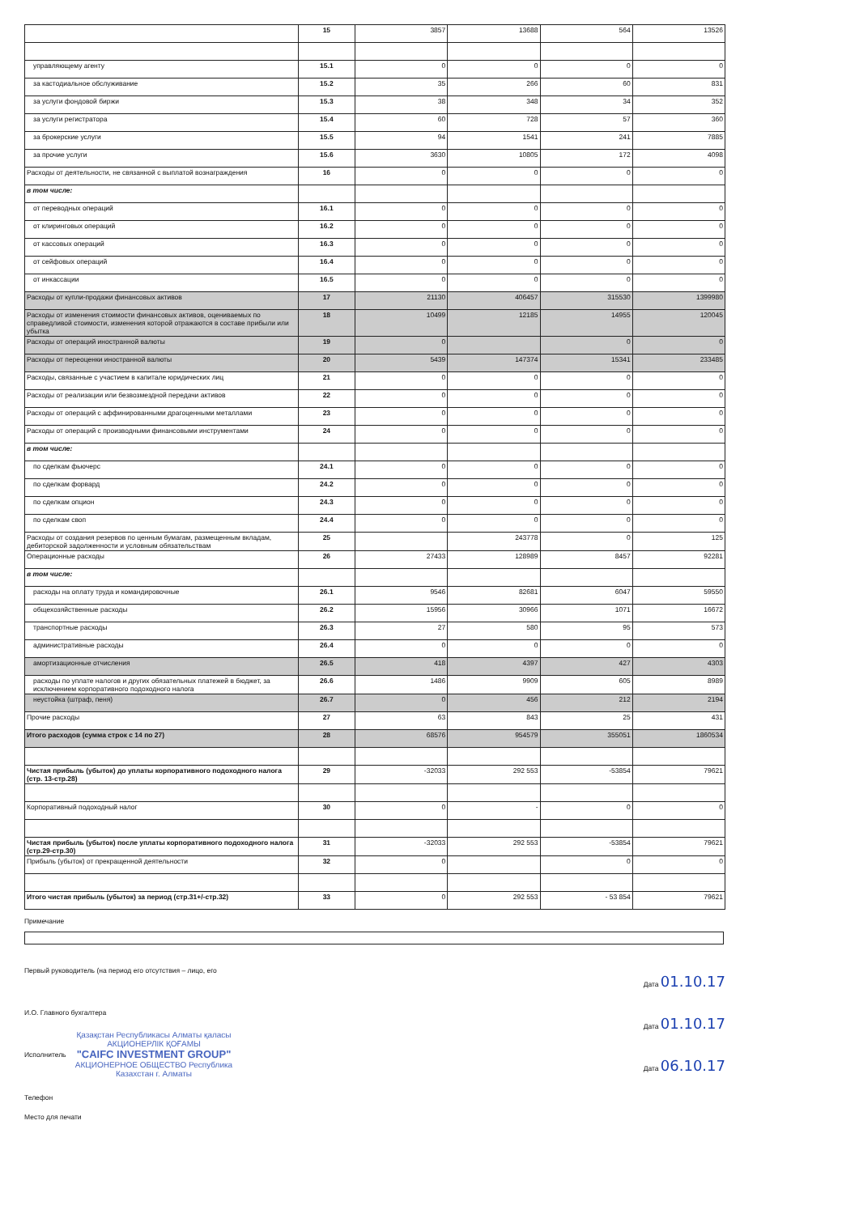| | 15 | 3857 | 13688 | 564 | 13526 |
| управляющему агенту | 15.1 | 0 | 0 | 0 | 0 |
| за кастодиальное обслуживание | 15.2 | 35 | 266 | 60 | 831 |
| за услуги фондовой биржи | 15.3 | 38 | 348 | 34 | 352 |
| за услуги регистратора | 15.4 | 60 | 728 | 57 | 360 |
| за брокерские услуги | 15.5 | 94 | 1541 | 241 | 7885 |
| за прочие услуги | 15.6 | 3630 | 10805 | 172 | 4098 |
| Расходы от деятельности, не связанной с выплатой вознаграждения | 16 | 0 | 0 | 0 | 0 |
| в том числе: | | | | | |
| от переводных операций | 16.1 | 0 | 0 | 0 | 0 |
| от клиринговых операций | 16.2 | 0 | 0 | 0 | 0 |
| от кассовых операций | 16.3 | 0 | 0 | 0 | 0 |
| от сейфовых операций | 16.4 | 0 | 0 | 0 | 0 |
| от инкассации | 16.5 | 0 | 0 | 0 | 0 |
| Расходы от купли-продажи финансовых активов | 17 | 21130 | 406457 | 315530 | 1399980 |
| Расходы от изменения стоимости финансовых активов, оцениваемых по справедливой стоимости, изменения которой отражаются в составе прибыли или убытка | 18 | 10499 | 12185 | 14955 | 120045 |
| Расходы от операций иностранной валюты | 19 | 0 | | 0 | 0 |
| Расходы от переоценки иностранной валюты | 20 | 5439 | 147374 | 15341 | 233485 |
| Расходы, связанные с участием в капитале юридических лиц | 21 | 0 | 0 | 0 | 0 |
| Расходы от реализации или безвозмездной передачи активов | 22 | 0 | 0 | 0 | 0 |
| Расходы от операций с аффинированными драгоценными металлами | 23 | 0 | 0 | 0 | 0 |
| Расходы от операций с производными финансовыми инструментами | 24 | 0 | 0 | 0 | 0 |
| в том числе: | | | | | |
| по сделкам фьючерс | 24.1 | 0 | 0 | 0 | 0 |
| по сделкам форвард | 24.2 | 0 | 0 | 0 | 0 |
| по сделкам опцион | 24.3 | 0 | 0 | 0 | 0 |
| по сделкам своп | 24.4 | 0 | 0 | 0 | 0 |
| Расходы от создания резервов по ценным бумагам, размещенным вкладам, дебиторской задолженности и условным обязательствам | 25 | | 243778 | 0 | 125 |
| Операционные расходы | 26 | 27433 | 128989 | 8457 | 92281 |
| в том числе: | | | | | |
| расходы на оплату труда и командировочные | 26.1 | 9546 | 82681 | 6047 | 59550 |
| общехозяйственные расходы | 26.2 | 15956 | 30966 | 1071 | 16672 |
| транспортные расходы | 26.3 | 27 | 580 | 95 | 573 |
| административные расходы | 26.4 | 0 | 0 | 0 | 0 |
| амортизационные отчисления | 26.5 | 418 | 4397 | 427 | 4303 |
| расходы по уплате налогов и других обязательных платежей в бюджет, за исключением корпоративного подоходного налога | 26.6 | 1486 | 9909 | 605 | 8989 |
| неустойка (штраф, пеня) | 26.7 | 0 | 456 | 212 | 2194 |
| Прочие расходы | 27 | 63 | 843 | 25 | 431 |
| Итого расходов (сумма строк с 14 по 27) | 28 | 68576 | 954579 | 355051 | 1860534 |
| Чистая прибыль (убыток) до уплаты корпоративного подоходного налога (стр. 13-стр.28) | 29 | -32033 | 292 553 | -53854 | 79621 |
| Корпоративный подоходный налог | 30 | 0 | - | 0 | 0 |
| Чистая прибыль (убыток) после уплаты корпоративного подоходного налога (стр.29-стр.30) | 31 | -32033 | 292 553 | -53854 | 79621 |
| Прибыль (убыток) от прекращенной деятельности | 32 | 0 | | 0 | 0 |
| Итого чистая прибыль (убыток) за период (стр.31+/-стр.32) | 33 | 0 | 292 553 | - 53 854 | 79621 |
Примечание
Первый руководитель (на период его отсутствия – лицо, его Дата 01.10.17
И.О. Главного бухгалтера Дата 01.10.17
Исполнитель Дата 06.10.17
Телефон
Место для печати
Қазақстан Республикасы Алматы қаласы АКЦИОНЕРЛІК ҚОҒАМЫ
"CAIFC INVESTMENT GROUP"
АКЦИОНЕРНОЕ ОБЩЕСТВО Республика Казахстан г. Алматы